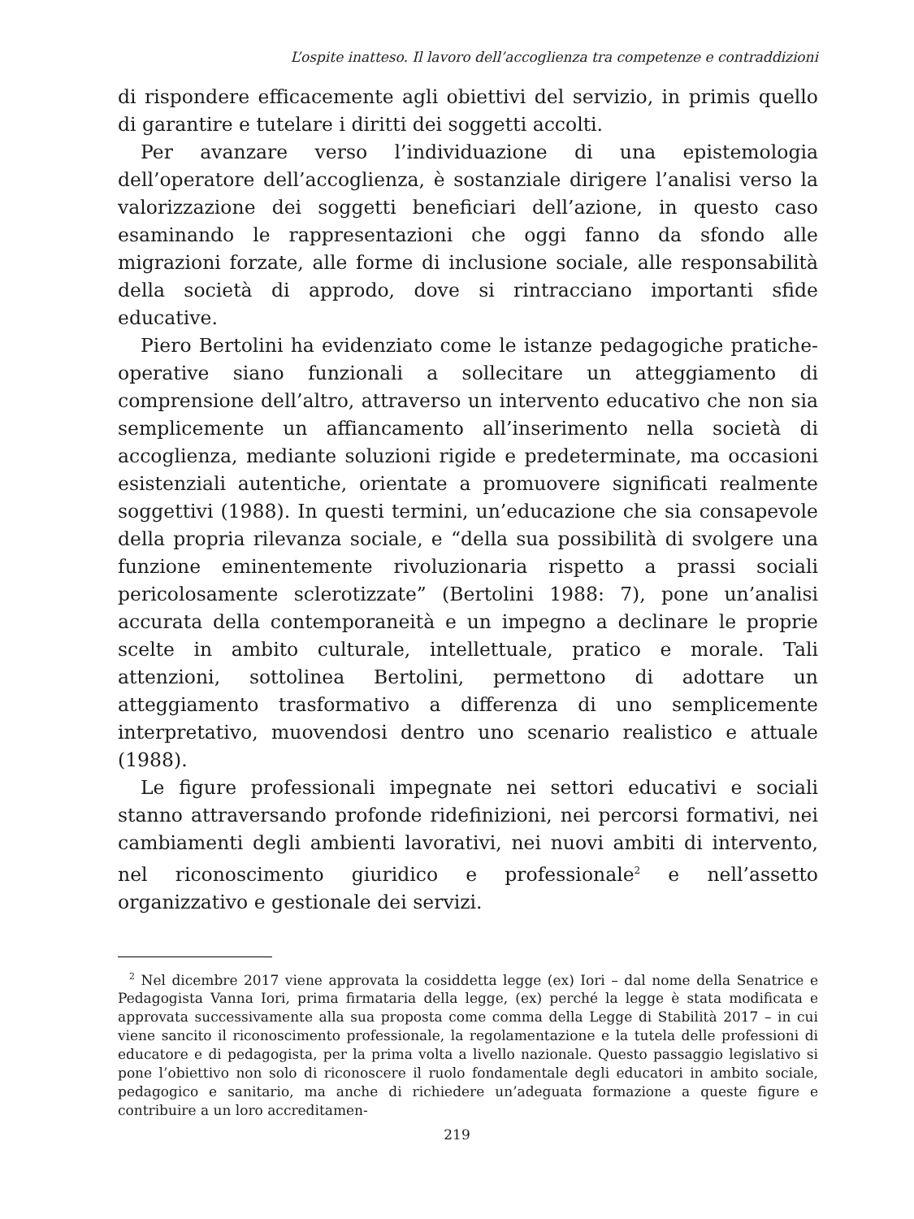L’ospite inatteso. Il lavoro dell’accoglienza tra competenze e contraddizioni
di rispondere efficacemente agli obiettivi del servizio, in primis quello di garantire e tutelare i diritti dei soggetti accolti.
Per avanzare verso l’individuazione di una epistemologia dell’operatore dell’accoglienza, è sostanziale dirigere l’analisi verso la valorizzazione dei soggetti beneficiari dell’azione, in questo caso esaminando le rappresentazioni che oggi fanno da sfondo alle migrazioni forzate, alle forme di inclusione sociale, alle responsabilità della società di approdo, dove si rintracciano importanti sfide educative.
Piero Bertolini ha evidenziato come le istanze pedagogiche pratiche-operative siano funzionali a sollecitare un atteggiamento di comprensione dell’altro, attraverso un intervento educativo che non sia semplicemente un affiancamento all’inserimento nella società di accoglienza, mediante soluzioni rigide e predeterminate, ma occasioni esistenziali autentiche, orientate a promuovere significati realmente soggettivi (1988). In questi termini, un’educazione che sia consapevole della propria rilevanza sociale, e “della sua possibilità di svolgere una funzione eminentemente rivoluzionaria rispetto a prassi sociali pericolosamente sclerotizzate” (Bertolini 1988: 7), pone un’analisi accurata della contemporaneità e un impegno a declinare le proprie scelte in ambito culturale, intellettuale, pratico e morale. Tali attenzioni, sottolinea Bertolini, permettono di adottare un atteggiamento trasformativo a differenza di uno semplicemente interpretativo, muovendosi dentro uno scenario realistico e attuale (1988).
Le figure professionali impegnate nei settori educativi e sociali stanno attraversando profonde ridefinizioni, nei percorsi formativi, nei cambiamenti degli ambienti lavorativi, nei nuovi ambiti di intervento, nel riconoscimento giuridico e professionale<sup>2</sup> e nell’assetto organizzativo e gestionale dei servizi.
<sup>2</sup> Nel dicembre 2017 viene approvata la cosiddetta legge (ex) Iori – dal nome della Senatrice e Pedagogista Vanna Iori, prima firmataria della legge, (ex) perché la legge è stata modificata e approvata successivamente alla sua proposta come comma della Legge di Stabilità 2017 – in cui viene sancito il riconoscimento professionale, la regolamentazione e la tutela delle professioni di educatore e di pedagogista, per la prima volta a livello nazionale. Questo passaggio legislativo si pone l’obiettivo non solo di riconoscere il ruolo fondamentale degli educatori in ambito sociale, pedagogico e sanitario, ma anche di richiedere un’adeguata formazione a queste figure e contribuire a un loro accreditamen-
219